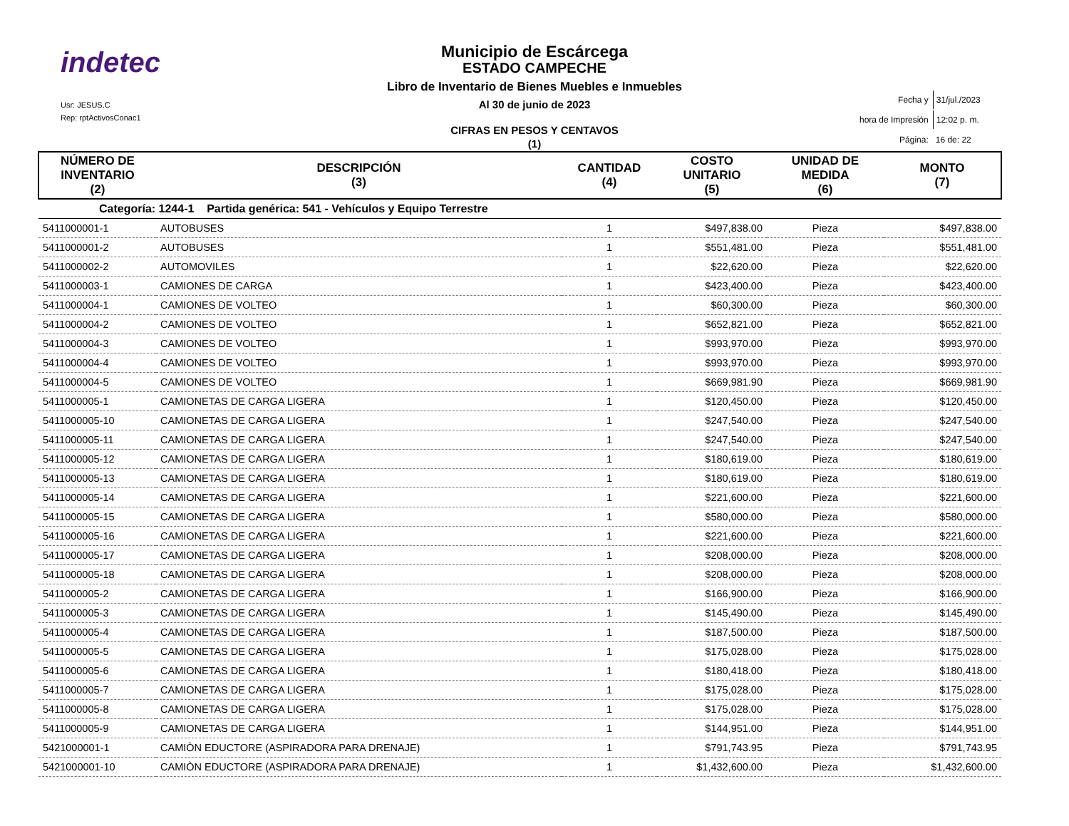indetec
Usr: JESUS.C
Rep: rptActivosConac1
Municipio de Escárcega
ESTADO CAMPECHE
Libro de Inventario de Bienes Muebles e Inmuebles
Al 30 de junio de 2023
CIFRAS EN PESOS Y CENTAVOS
(1)
| Fecha y | 31/jul./2023 |
| hora de Impresión | 12:02 p. m. |
| Página: | 16 de: 22 |
| NÚMERO DE INVENTARIO (2) | DESCRIPCIÓN (3) | CANTIDAD (4) | COSTO UNITARIO (5) | UNIDAD DE MEDIDA (6) | MONTO (7) |
| --- | --- | --- | --- | --- | --- |
| Categoría: 1244-1 Partida genérica: 541 - Vehículos y Equipo Terrestre | | | | | |
| 5411000001-1 | AUTOBUSES | 1 | $497,838.00 | Pieza | $497,838.00 |
| 5411000001-2 | AUTOBUSES | 1 | $551,481.00 | Pieza | $551,481.00 |
| 5411000002-2 | AUTOMOVILES | 1 | $22,620.00 | Pieza | $22,620.00 |
| 5411000003-1 | CAMIONES DE CARGA | 1 | $423,400.00 | Pieza | $423,400.00 |
| 5411000004-1 | CAMIONES DE VOLTEO | 1 | $60,300.00 | Pieza | $60,300.00 |
| 5411000004-2 | CAMIONES DE VOLTEO | 1 | $652,821.00 | Pieza | $652,821.00 |
| 5411000004-3 | CAMIONES DE VOLTEO | 1 | $993,970.00 | Pieza | $993,970.00 |
| 5411000004-4 | CAMIONES DE VOLTEO | 1 | $993,970.00 | Pieza | $993,970.00 |
| 5411000004-5 | CAMIONES DE VOLTEO | 1 | $669,981.90 | Pieza | $669,981.90 |
| 5411000005-1 | CAMIONETAS DE CARGA LIGERA | 1 | $120,450.00 | Pieza | $120,450.00 |
| 5411000005-10 | CAMIONETAS DE CARGA LIGERA | 1 | $247,540.00 | Pieza | $247,540.00 |
| 5411000005-11 | CAMIONETAS DE CARGA LIGERA | 1 | $247,540.00 | Pieza | $247,540.00 |
| 5411000005-12 | CAMIONETAS DE CARGA LIGERA | 1 | $180,619.00 | Pieza | $180,619.00 |
| 5411000005-13 | CAMIONETAS DE CARGA LIGERA | 1 | $180,619.00 | Pieza | $180,619.00 |
| 5411000005-14 | CAMIONETAS DE CARGA LIGERA | 1 | $221,600.00 | Pieza | $221,600.00 |
| 5411000005-15 | CAMIONETAS DE CARGA LIGERA | 1 | $580,000.00 | Pieza | $580,000.00 |
| 5411000005-16 | CAMIONETAS DE CARGA LIGERA | 1 | $221,600.00 | Pieza | $221,600.00 |
| 5411000005-17 | CAMIONETAS DE CARGA LIGERA | 1 | $208,000.00 | Pieza | $208,000.00 |
| 5411000005-18 | CAMIONETAS DE CARGA LIGERA | 1 | $208,000.00 | Pieza | $208,000.00 |
| 5411000005-2 | CAMIONETAS DE CARGA LIGERA | 1 | $166,900.00 | Pieza | $166,900.00 |
| 5411000005-3 | CAMIONETAS DE CARGA LIGERA | 1 | $145,490.00 | Pieza | $145,490.00 |
| 5411000005-4 | CAMIONETAS DE CARGA LIGERA | 1 | $187,500.00 | Pieza | $187,500.00 |
| 5411000005-5 | CAMIONETAS DE CARGA LIGERA | 1 | $175,028.00 | Pieza | $175,028.00 |
| 5411000005-6 | CAMIONETAS DE CARGA LIGERA | 1 | $180,418.00 | Pieza | $180,418.00 |
| 5411000005-7 | CAMIONETAS DE CARGA LIGERA | 1 | $175,028.00 | Pieza | $175,028.00 |
| 5411000005-8 | CAMIONETAS DE CARGA LIGERA | 1 | $175,028.00 | Pieza | $175,028.00 |
| 5411000005-9 | CAMIONETAS DE CARGA LIGERA | 1 | $144,951.00 | Pieza | $144,951.00 |
| 5421000001-1 | CAMIÒN EDUCTORE (ASPIRADORA PARA DRENAJE) | 1 | $791,743.95 | Pieza | $791,743.95 |
| 5421000001-10 | CAMIÒN EDUCTORE (ASPIRADORA PARA DRENAJE) | 1 | $1,432,600.00 | Pieza | $1,432,600.00 |